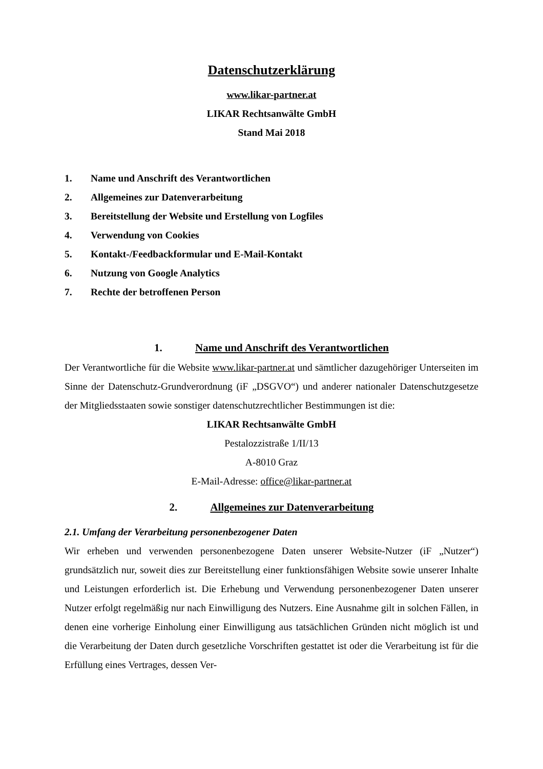Datenschutzerklärung
www.likar-partner.at
LIKAR Rechtsanwälte GmbH
Stand Mai 2018
1. Name und Anschrift des Verantwortlichen
2. Allgemeines zur Datenverarbeitung
3. Bereitstellung der Website und Erstellung von Logfiles
4. Verwendung von Cookies
5. Kontakt-/Feedbackformular und E-Mail-Kontakt
6. Nutzung von Google Analytics
7. Rechte der betroffenen Person
1. Name und Anschrift des Verantwortlichen
Der Verantwortliche für die Website www.likar-partner.at und sämtlicher dazugehöriger Unterseiten im Sinne der Datenschutz-Grundverordnung (iF „DSGVO“) und anderer nationaler Datenschutzgesetze der Mitgliedsstaaten sowie sonstiger datenschutzrechtlicher Bestimmungen ist die:
LIKAR Rechtsanwälte GmbH
Pestalozzistraße 1/II/13
A-8010 Graz
E-Mail-Adresse: office@likar-partner.at
2. Allgemeines zur Datenverarbeitung
2.1. Umfang der Verarbeitung personenbezogener Daten
Wir erheben und verwenden personenbezogene Daten unserer Website-Nutzer (iF „Nutzer“) grundsätzlich nur, soweit dies zur Bereitstellung einer funktionsfähigen Website sowie unserer Inhalte und Leistungen erforderlich ist. Die Erhebung und Verwendung personenbezogener Daten unserer Nutzer erfolgt regelmäßig nur nach Einwilligung des Nutzers. Eine Ausnahme gilt in solchen Fällen, in denen eine vorherige Einholung einer Einwilligung aus tatsächlichen Gründen nicht möglich ist und die Verarbeitung der Daten durch gesetzliche Vorschriften gestattet ist oder die Verarbeitung ist für die Erfüllung eines Vertrages, dessen Ver-